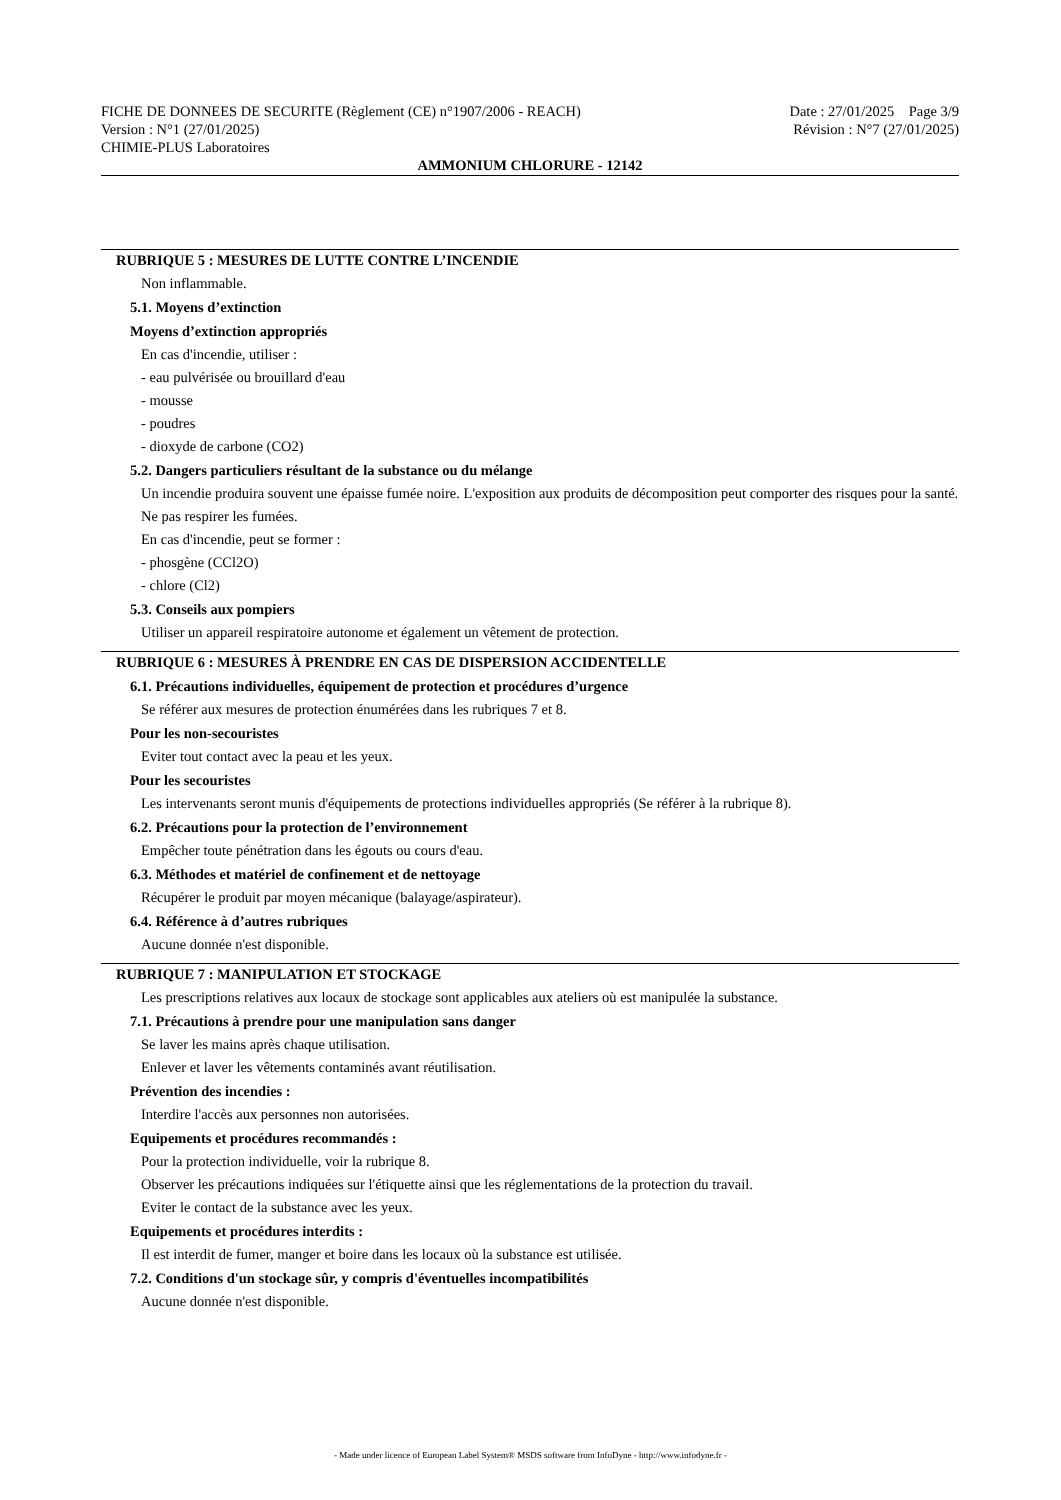FICHE DE DONNEES DE SECURITE (Règlement (CE) n°1907/2006 - REACH) Date : 27/01/2025 Page 3/9
Version : N°1 (27/01/2025) Révision : N°7 (27/01/2025)
CHIMIE-PLUS Laboratoires
AMMONIUM CHLORURE - 12142
RUBRIQUE 5 : MESURES DE LUTTE CONTRE L’INCENDIE
Non inflammable.
5.1. Moyens d’extinction
Moyens d’extinction appropriés
En cas d'incendie, utiliser :
- eau pulvérisée ou brouillard d'eau
- mousse
- poudres
- dioxyde de carbone (CO2)
5.2. Dangers particuliers résultant de la substance ou du mélange
Un incendie produira souvent une épaisse fumée noire. L'exposition aux produits de décomposition peut comporter des risques pour la santé.
Ne pas respirer les fumées.
En cas d'incendie, peut se former :
- phosgène (CCl2O)
- chlore (Cl2)
5.3. Conseils aux pompiers
Utiliser un appareil respiratoire autonome et également un vêtement de protection.
RUBRIQUE 6 : MESURES À PRENDRE EN CAS DE DISPERSION ACCIDENTELLE
6.1. Précautions individuelles, équipement de protection et procédures d’urgence
Se référer aux mesures de protection énumérées dans les rubriques 7 et 8.
Pour les non-secouristes
Eviter tout contact avec la peau et les yeux.
Pour les secouristes
Les intervenants seront munis d'équipements de protections individuelles appropriés (Se référer à la rubrique 8).
6.2. Précautions pour la protection de l’environnement
Empêcher toute pénétration dans les égouts ou cours d'eau.
6.3. Méthodes et matériel de confinement et de nettoyage
Récupérer le produit par moyen mécanique (balayage/aspirateur).
6.4. Référence à d’autres rubriques
Aucune donnée n'est disponible.
RUBRIQUE 7 : MANIPULATION ET STOCKAGE
Les prescriptions relatives aux locaux de stockage sont applicables aux ateliers où est manipulée la substance.
7.1. Précautions à prendre pour une manipulation sans danger
Se laver les mains après chaque utilisation.
Enlever et laver les vêtements contaminés avant réutilisation.
Prévention des incendies :
Interdire l'accès aux personnes non autorisées.
Equipements et procédures recommandés :
Pour la protection individuelle, voir la rubrique 8.
Observer les précautions indiquées sur l'étiquette ainsi que les réglementations de la protection du travail.
Eviter le contact de la substance avec les yeux.
Equipements et procédures interdits :
Il est interdit de fumer, manger et boire dans les locaux où la substance est utilisée.
7.2. Conditions d'un stockage sûr, y compris d'éventuelles incompatibilités
Aucune donnée n'est disponible.
- Made under licence of European Label System® MSDS software from InfoDyne - http://www.infodyne.fr -